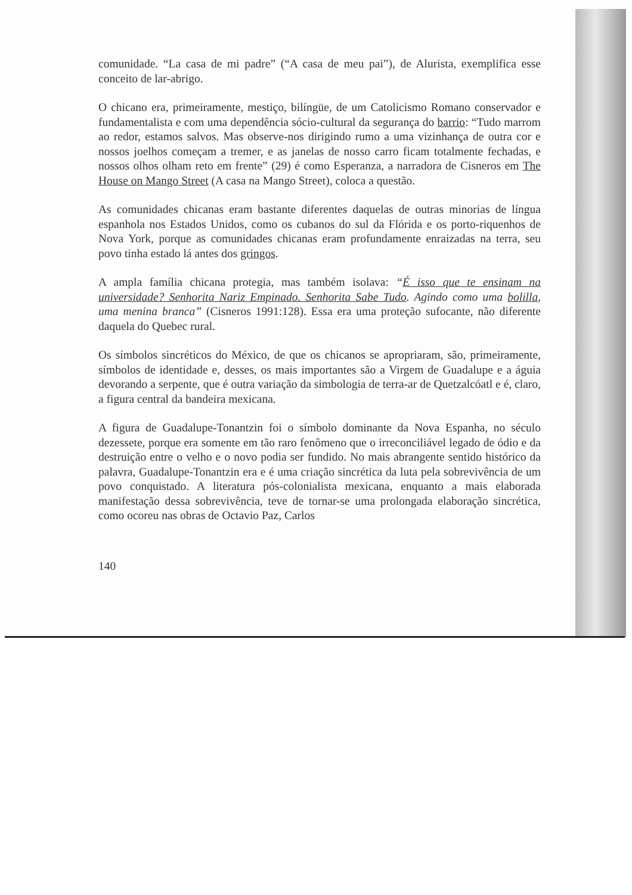comunidade. “La casa de mi padre” (“A casa de meu pai”), de Alurista, exemplifica esse conceito de lar-abrigo.
O chicano era, primeiramente, mestiço, bilíngüe, de um Catolicismo Romano conservador e fundamentalista e com uma dependência sócio-cultural da segurança do barrio: “Tudo marrom ao redor, estamos salvos. Mas observe-nos dirigindo rumo a uma vizinhança de outra cor e nossos joelhos começam a tremer, e as janelas de nosso carro ficam totalmente fechadas, e nossos olhos olham reto em frente” (29) é como Esperanza, a narradora de Cisneros em The House on Mango Street (A casa na Mango Street), coloca a questão.
As comunidades chicanas eram bastante diferentes daquelas de outras minorias de língua espanhola nos Estados Unidos, como os cubanos do sul da Flórida e os porto-riquenhos de Nova York, porque as comunidades chicanas eram profundamente enraizadas na terra, seu povo tinha estado lá antes dos gringos.
A ampla família chicana protegia, mas também isolava: “É isso que te ensinam na universidade? Senhorita Nariz Empinado. Senhorita Sabe Tudo. Agindo como uma bolilla, uma menina branca” (Cisneros 1991:128). Essa era uma proteção sufocante, não diferente daquela do Quebec rural.
Os símbolos sincréticos do México, de que os chicanos se apropriaram, são, primeiramente, símbolos de identidade e, desses, os mais importantes são a Virgem de Guadalupe e a águia devorando a serpente, que é outra variação da simbologia de terra-ar de Quetzalcóatl e é, claro, a figura central da bandeira mexicana.
A figura de Guadalupe-Tonantzin foi o símbolo dominante da Nova Espanha, no século dezessete, porque era somente em tão raro fenômeno que o irreconciliável legado de ódio e da destruição entre o velho e o novo podia ser fundido. No mais abrangente sentido histórico da palavra, Guadalupe-Tonantzin era e é uma criação sincrética da luta pela sobrevivência de um povo conquistado. A literatura pós-colonialista mexicana, enquanto a mais elaborada manifestação dessa sobrevivência, teve de tornar-se uma prolongada elaboração sincrética, como ocoreu nas obras de Octavio Paz, Carlos
140